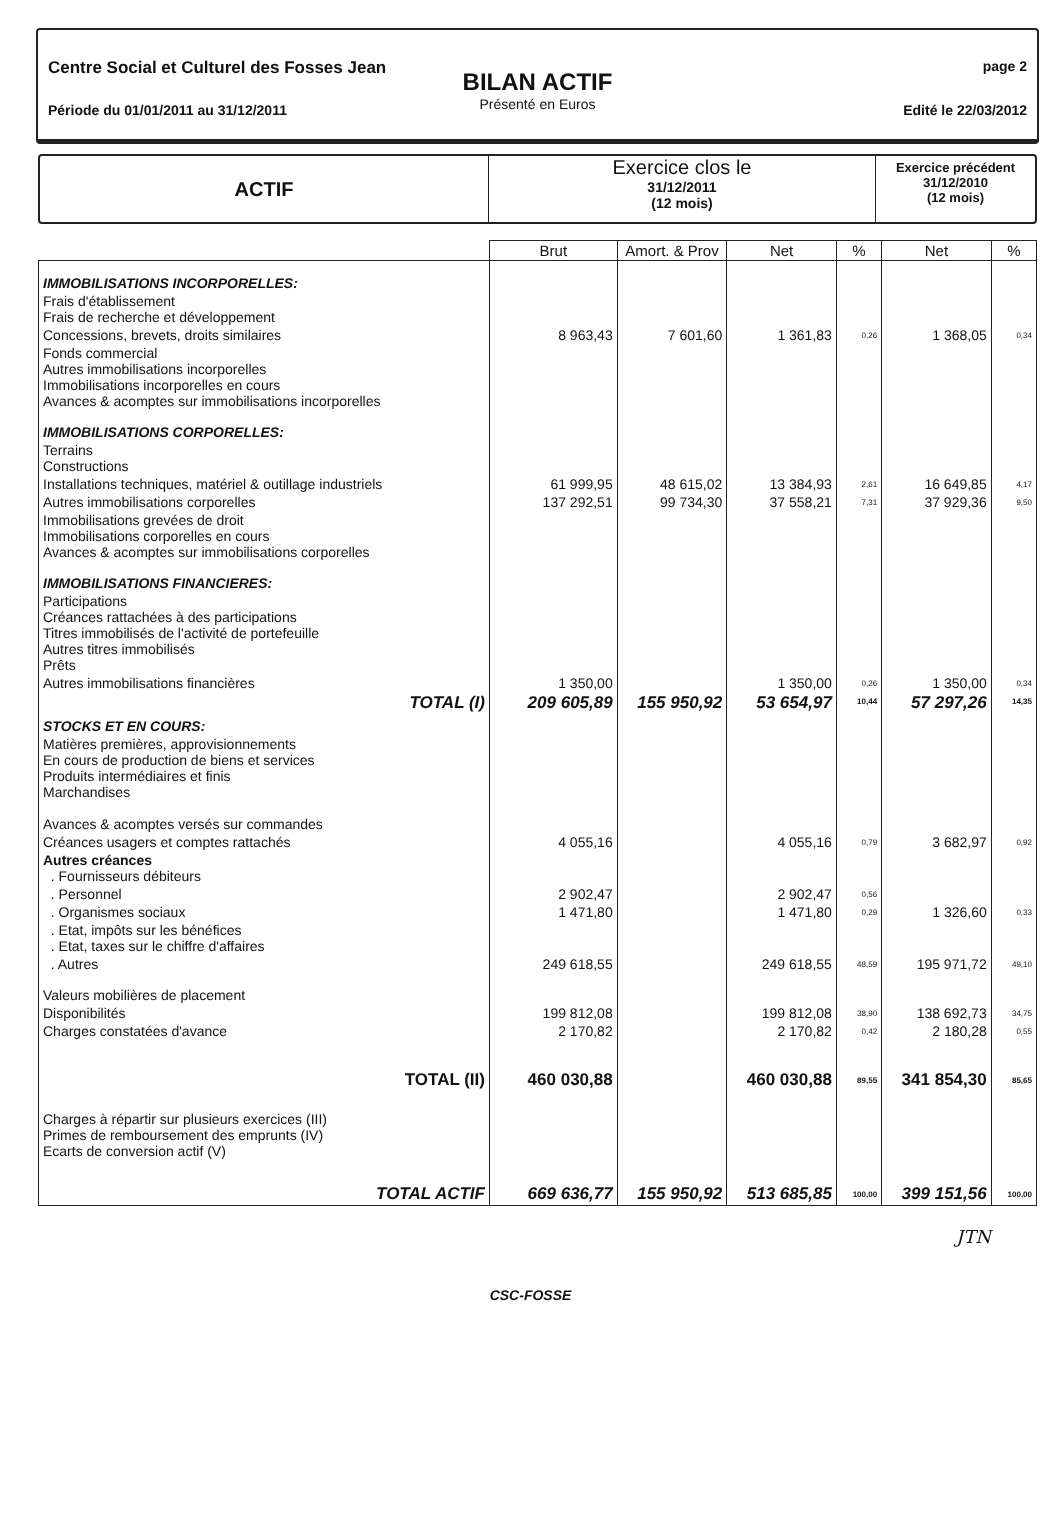Centre Social et Culturel des Fosses Jean
Période du 01/01/2011 au 31/12/2011
BILAN ACTIF
Présenté en Euros
page 2
Edité le 22/03/2012
ACTIF
Exercice clos le
31/12/2011
(12 mois)
Exercice précédent
31/12/2010
(12 mois)
| | Brut | Amort. & Prov | Net | % | Net | % |
| --- | --- | --- | --- | --- | --- | --- |
| IMMOBILISATIONS INCORPORELLES: | | | | | | |
| Frais d'établissement Frais de recherche et développement | | | | | | |
| Concessions, brevets, droits similaires | 8 963,43 | 7 601,60 | 1 361,83 | 0,26 | 1 368,05 | 0,34 |
| Fonds commercial Autres immobilisations incorporelles Immobilisations incorporelles en cours Avances & acomptes sur immobilisations incorporelles | | | | | | |
| IMMOBILISATIONS CORPORELLES: | | | | | | |
| Terrains Constructions | | | | | | |
| Installations techniques, matériel & outillage industriels | 61 999,95 | 48 615,02 | 13 384,93 | 2,61 | 16 649,85 | 4,17 |
| Autres immobilisations corporelles | 137 292,51 | 99 734,30 | 37 558,21 | 7,31 | 37 929,36 | 9,50 |
| Immobilisations grevées de droit Immobilisations corporelles en cours Avances & acomptes sur immobilisations corporelles | | | | | | |
| IMMOBILISATIONS FINANCIERES: | | | | | | |
| Participations Créances rattachées à des participations Titres immobilisés de l'activité de portefeuille Autres titres immobilisés Prêts | | | | | | |
| Autres immobilisations financières | 1 350,00 | | 1 350,00 | 0,26 | 1 350,00 | 0,34 |
| TOTAL (I) | 209 605,89 | 155 950,92 | 53 654,97 | 10,44 | 57 297,26 | 14,35 |
| STOCKS ET EN COURS: | | | | | | |
| Matières premières, approvisionnements En cours de production de biens et services Produits intermédiaires et finis Marchandises Avances & acomptes versés sur commandes | | | | | | |
| Créances usagers et comptes rattachés | 4 055,16 | | 4 055,16 | 0,79 | 3 682,97 | 0,92 |
| Autres créances . Fournisseurs débiteurs | | | | | | |
| . Personnel | 2 902,47 | | 2 902,47 | 0,56 | | |
| . Organismes sociaux | 1 471,80 | | 1 471,80 | 0,29 | 1 326,60 | 0,33 |
| . Etat, impôts sur les bénéfices . Etat, taxes sur le chiffre d'affaires | | | | | | |
| . Autres | 249 618,55 | | 249 618,55 | 48,59 | 195 971,72 | 49,10 |
| Valeurs mobilières de placement | | | | | | |
| Disponibilités | 199 812,08 | | 199 812,08 | 38,90 | 138 692,73 | 34,75 |
| Charges constatées d'avance | 2 170,82 | | 2 170,82 | 0,42 | 2 180,28 | 0,55 |
| TOTAL (II) | 460 030,88 | | 460 030,88 | 89,55 | 341 854,30 | 85,65 |
| Charges à répartir sur plusieurs exercices (III) Primes de remboursement des emprunts (IV) Ecarts de conversion actif (V) | | | | | | |
| TOTAL ACTIF | 669 636,77 | 155 950,92 | 513 685,85 | 100,00 | 399 151,56 | 100,00 |
JTN
CSC-FOSSE